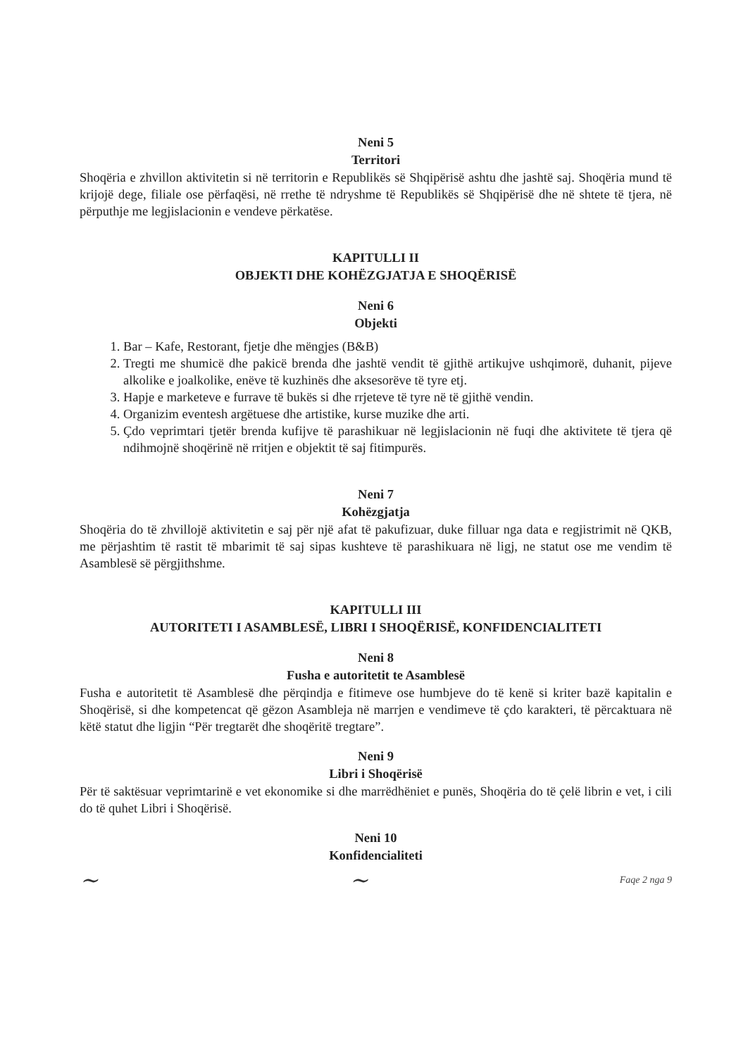Neni 5
Territori
Shoqëria e zhvillon aktivitetin si në territorin e Republikës së Shqipërisë ashtu dhe jashtë saj. Shoqëria mund të krijojë dege, filiale ose përfaqësi, në rrethe të ndryshme të Republikës së Shqipërisë dhe në shtete të tjera, në përputhje me legjislacionin e vendeve përkatëse.
KAPITULLI II
OBJEKTI DHE KOHËZGJATJA E SHOQËRISË
Neni 6
Objekti
1. Bar – Kafe, Restorant, fjetje dhe mëngjes (B&B)
2. Tregti me shumicë dhe pakicë brenda dhe jashtë vendit të gjithë artikujve ushqimorë, duhanit, pijeve alkolike e joalkolike, enëve të kuzhinës dhe aksesorëve të tyre etj.
3. Hapje e marketeve e furrave të bukës si dhe rrjeteve të tyre në të gjithë vendin.
4. Organizim eventesh argëtuese dhe artistike, kurse muzike dhe arti.
5. Çdo veprimtari tjetër brenda kufijve të parashikuar në legjislacionin në fuqi dhe aktivitete të tjera që ndihmojnë shoqërinë në rritjen e objektit të saj fitimpurës.
Neni 7
Kohëzgjatja
Shoqëria do të zhvillojë aktivitetin e saj për një afat të pakufizuar, duke filluar nga data e regjistrimit në QKB, me përjashtim të rastit të mbarimit të saj sipas kushteve të parashikuara në ligj, ne statut ose me vendim të Asamblesë së përgjithshme.
KAPITULLI III
AUTORITETI I ASAMBLESË, LIBRI I SHOQËRISË, KONFIDENCIALITETI
Neni 8
Fusha e autoritetit te Asamblesë
Fusha e autoritetit të Asamblesë dhe përqindja e fitimeve ose humbjeve do të kenë si kriter bazë kapitalin e Shoqërisë, si dhe kompetencat që gëzon Asambleja në marrjen e vendimeve të çdo karakteri, të përcaktuara në këtë statut dhe ligjin “Për tregtarët dhe shoqëritë tregtare”.
Neni 9
Libri i Shoqërisë
Për të saktësuar veprimtarinë e vet ekonomike si dhe marrëdhëniet e punës, Shoqëria do të çelë librin e vet, i cili do të quhet Libri i Shoqërisë.
Neni 10
Konfidencialiteti
~ ~ Faqe 2 nga 9